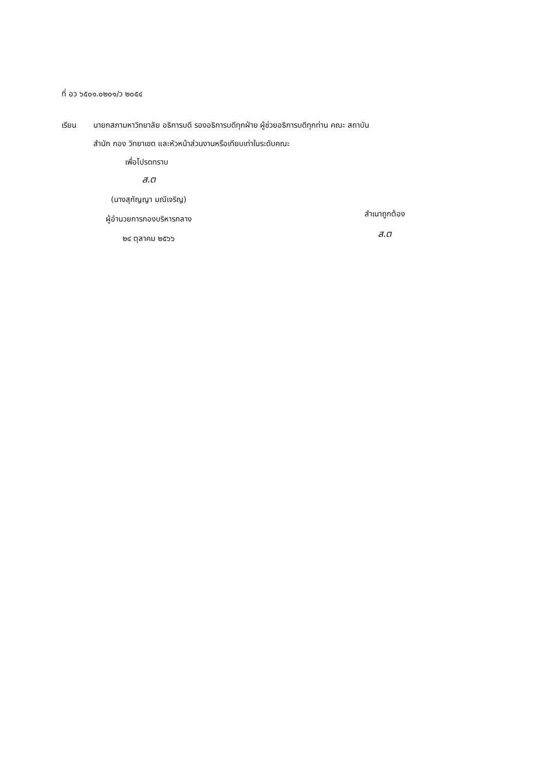ที่ อว ๖๕๐๑.๐๒๐๑/ว ๒๐๕๔
เรียน นายกสภามหาวิทยาลัย อธิการบดี รองอธิการบดีทุกฝ่าย ผู้ช่วยอธิการบดีทุกท่าน คณะ สถาบัน
สำนัก กอง วิทยาเขต และหัวหน้าส่วนงานหรือเทียบเท่าในระดับคณะ
เพื่อโปรดทราบ
ส.ต
(นางสุกัญญา มณีเจริญ)
ผู้อำนวยการกองบริหารกลาง
๒๔ ตุลาคม ๒๕๖๖
สำเนาถูกต้อง
ส.ต